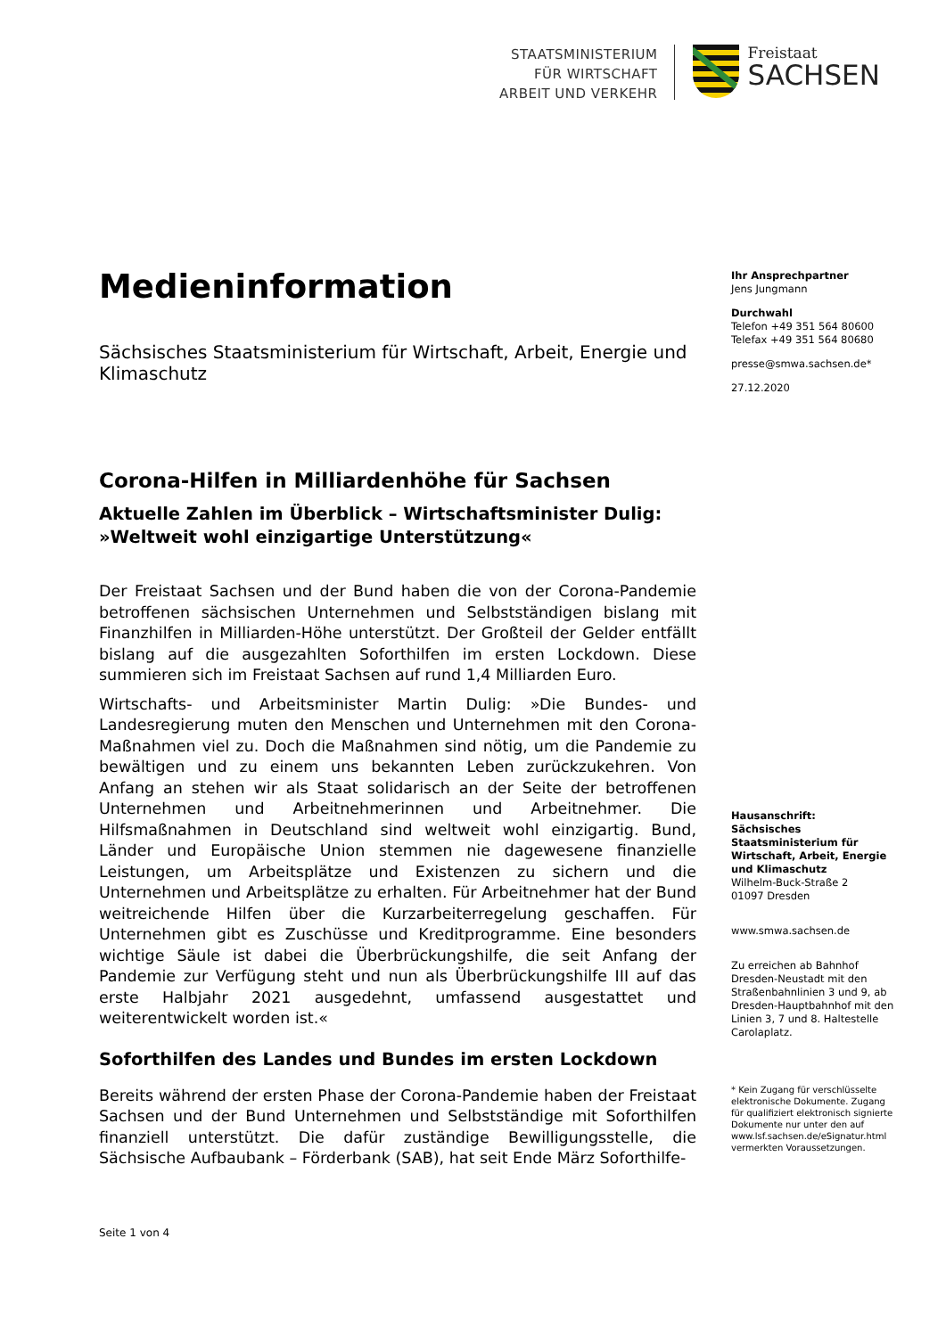STAATSMINISTERIUM
FÜR WIRTSCHAFT
ARBEIT UND VERKEHR
Freistaat
SACHSEN
Medieninformation
Sächsisches Staatsministerium für Wirtschaft, Arbeit, Energie und Klimaschutz
Corona-Hilfen in Milliardenhöhe für Sachsen
Aktuelle Zahlen im Überblick – Wirtschaftsminister Dulig: »Weltweit wohl einzigartige Unterstützung«
Der Freistaat Sachsen und der Bund haben die von der Corona-Pandemie betroffenen sächsischen Unternehmen und Selbstständigen bislang mit Finanzhilfen in Milliarden-Höhe unterstützt. Der Großteil der Gelder entfällt bislang auf die ausgezahlten Soforthilfen im ersten Lockdown. Diese summieren sich im Freistaat Sachsen auf rund 1,4 Milliarden Euro.
Wirtschafts- und Arbeitsminister Martin Dulig: »Die Bundes- und Landesregierung muten den Menschen und Unternehmen mit den Corona-Maßnahmen viel zu. Doch die Maßnahmen sind nötig, um die Pandemie zu bewältigen und zu einem uns bekannten Leben zurückzukehren. Von Anfang an stehen wir als Staat solidarisch an der Seite der betroffenen Unternehmen und Arbeitnehmerinnen und Arbeitnehmer. Die Hilfsmaßnahmen in Deutschland sind weltweit wohl einzigartig. Bund, Länder und Europäische Union stemmen nie dagewesene finanzielle Leistungen, um Arbeitsplätze und Existenzen zu sichern und die Unternehmen und Arbeitsplätze zu erhalten. Für Arbeitnehmer hat der Bund weitreichende Hilfen über die Kurzarbeiterregelung geschaffen. Für Unternehmen gibt es Zuschüsse und Kreditprogramme. Eine besonders wichtige Säule ist dabei die Überbrückungshilfe, die seit Anfang der Pandemie zur Verfügung steht und nun als Überbrückungshilfe III auf das erste Halbjahr 2021 ausgedehnt, umfassend ausgestattet und weiterentwickelt worden ist.«
Soforthilfen des Landes und Bundes im ersten Lockdown
Bereits während der ersten Phase der Corona-Pandemie haben der Freistaat Sachsen und der Bund Unternehmen und Selbstständige mit Soforthilfen finanziell unterstützt. Die dafür zuständige Bewilligungsstelle, die Sächsische Aufbaubank – Förderbank (SAB), hat seit Ende März Soforthilfe-
Ihr Ansprechpartner
Jens Jungmann
Durchwahl
Telefon +49 351 564 80600
Telefax +49 351 564 80680
presse@smwa.sachsen.de*
27.12.2020
Hausanschrift:
Sächsisches Staatsministerium für Wirtschaft, Arbeit, Energie und Klimaschutz
Wilhelm-Buck-Straße 2
01097 Dresden
www.smwa.sachsen.de
Zu erreichen ab Bahnhof Dresden-Neustadt mit den Straßenbahnlinien 3 und 9, ab Dresden-Hauptbahnhof mit den Linien 3, 7 und 8. Haltestelle Carolaplatz.
* Kein Zugang für verschlüsselte elektronische Dokumente. Zugang für qualifiziert elektronisch signierte Dokumente nur unter den auf www.lsf.sachsen.de/eSignatur.html vermerkten Voraussetzungen.
Seite 1 von 4